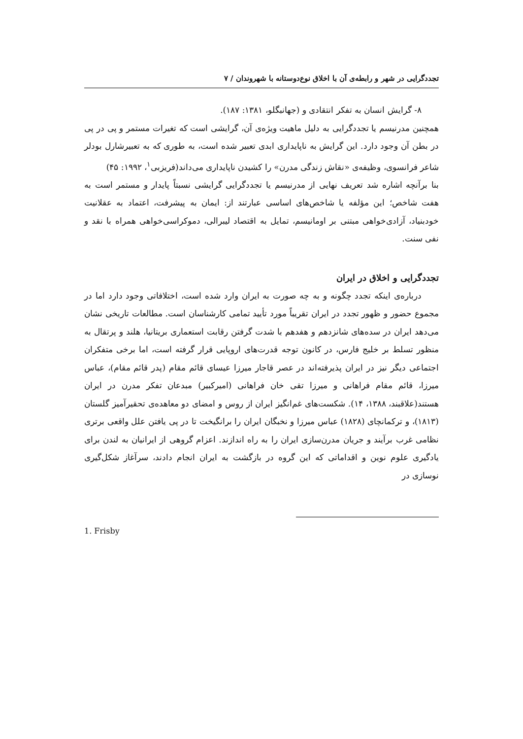تجددگرایی در شهر و رابطه‌ی آن با اخلاق نوع‌دوستانه با شهروندان / ۷
۸- گرایش انسان به تفکر انتقادی و (جهانبگلو، ۱۳۸۱: ۱۸۷).
همچنین مدرنیسم یا تجددگرایی به دلیل ماهیت ویژه‌ی آن، گرایشی است که تغیرات مستمر و پی در پی در بطن آن وجود دارد. این گرایش به ناپایداری ابدی تعبیر شده است، به طوری که به تعبیرشارل بودلر شاعر فرانسوی، وظیفه‌ی «نقاش زندگی مدرن» را کشیدن ناپایداری می‌داند(فریزبی<sup>۱</sup>، ۱۹۹۲: ۴۵)
بنا برآنچه اشاره شد تعریف نهایی از مدرنیسم یا تجددگرایی گرایشی نسبتاً پایدار و مستمر است به هفت شاخص؛ این مؤلفه یا شاخص‌های اساسی عبارتند از: ایمان به پیشرفت، اعتماد به عقلانیت خودبنیاد، آزادی‌خواهی مبتنی بر اومانیسم، تمایل به اقتصاد لیبرالی، دموکراسی‌خواهی همراه با نقد و نفی سنت.
تجددگرایی و اخلاق در ایران
درباره‌ی اینکه تجدد چگونه و به چه صورت به ایران وارد شده است، اختلافاتی وجود دارد اما در مجموع حضور و ظهور تجدد در ایران تقریباً مورد تأیید تمامی کارشناسان است. مطالعات تاریخی نشان می‌دهد ایران در سده‌های شانزدهم و هفدهم با شدت گرفتن رقابت استعماری بریتانیا، هلند و پرتقال به منظور تسلط بر خلیج فارس، در کانون توجه قدرت‌های اروپایی قرار گرفته است، اما برخی متفکران اجتماعی دیگر نیز در ایران پذیرفته‌اند در عصر قاجار میرزا عیسای قائم مقام (پدر قائم مقام)، عباس میرزا، قائم مقام فراهانی و میرزا تقی خان فراهانی (امیرکبیر) مبدعان تفکر مدرن در ایران هستند(علاقبند، ۱۳۸۸، ۱۴). شکست‌های غم‌انگیز ایران از روس و امضای دو معاهده‌ی تحقیرآمیز گلستان (۱۸۱۳)، و ترکمانچای (۱۸۲۸) عباس میرزا و نخبگان ایران را برانگیخت تا در پی یافتن علل واقعی برتری نظامی غرب برآیند و جریان مدرن‌سازی ایران را به راه اندازند. اعزام گروهی از ایرانیان به لندن برای یادگیری علوم نوین و اقداماتی که این گروه در بازگشت به ایران انجام دادند، سرآغاز شکل‌گیری نوسازی در
1. Frisby